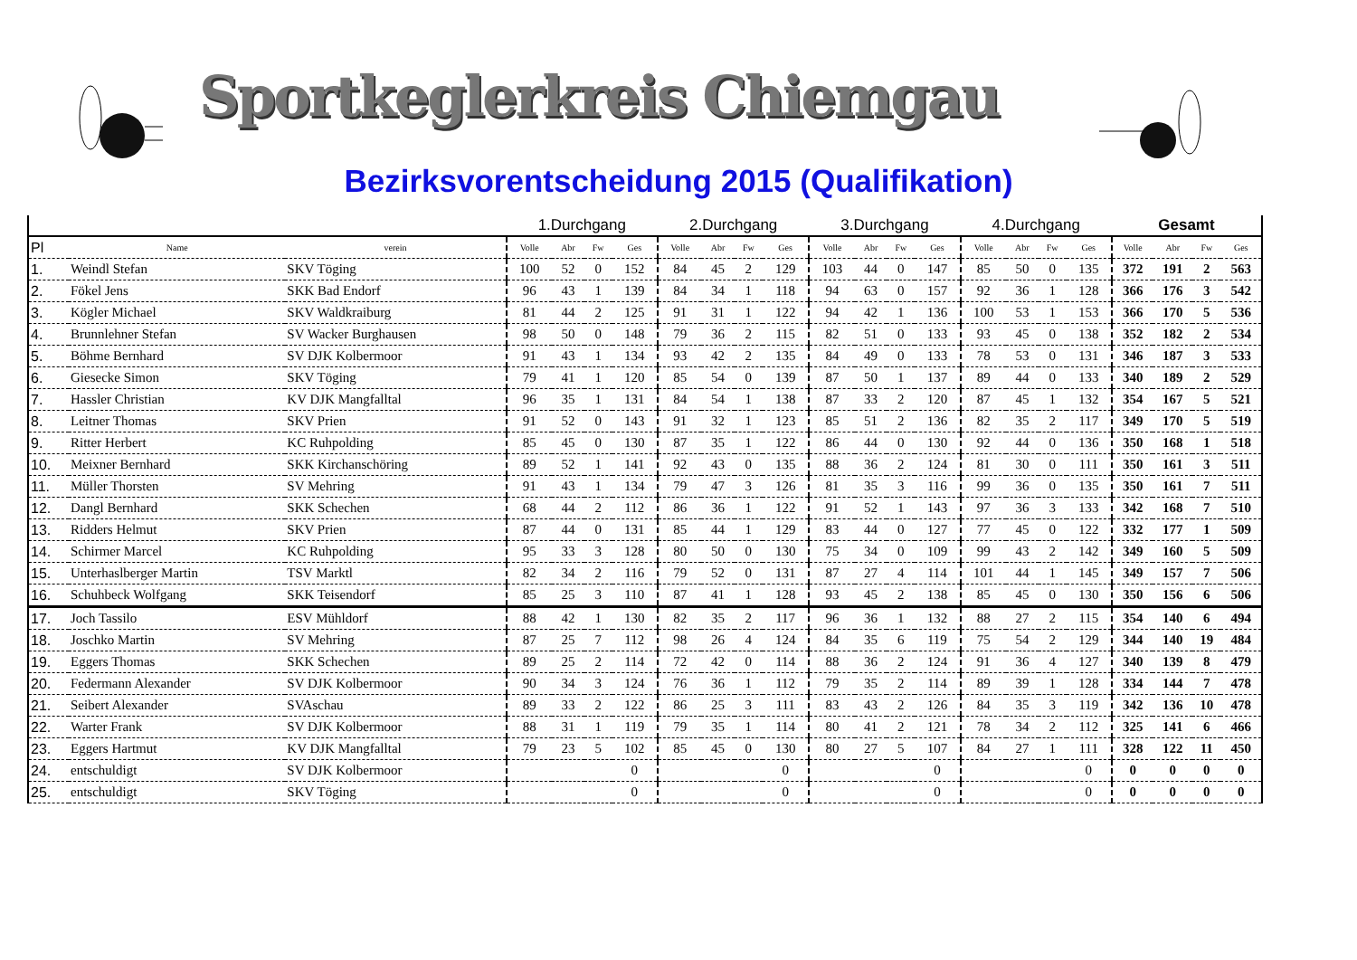Sportkeglerkreis Chiemgau
Bezirksvorentscheidung 2015 (Qualifikation)
| | | | 1.Durchgang | | | | 2.Durchgang | | | | 3.Durchgang | | | | 4.Durchgang | | | | Gesamt | | | |
| --- | --- | --- | --- | --- | --- | --- | --- | --- | --- | --- | --- | --- | --- | --- | --- | --- | --- | --- | --- | --- | --- | --- |
| Pl | Name | verein | Volle | Abr | Fw | Ges | Volle | Abr | Fw | Ges | Volle | Abr | Fw | Ges | Volle | Abr | Fw | Ges | Volle | Abr | Fw | Ges |
| 1. | Weindl Stefan | SKV Töging | 100 | 52 | 0 | 152 | 84 | 45 | 2 | 129 | 103 | 44 | 0 | 147 | 85 | 50 | 0 | 135 | 372 | 191 | 2 | 563 |
| 2. | Fökel Jens | SKK Bad Endorf | 96 | 43 | 1 | 139 | 84 | 34 | 1 | 118 | 94 | 63 | 0 | 157 | 92 | 36 | 1 | 128 | 366 | 176 | 3 | 542 |
| 3. | Kögler Michael | SKV Waldkraiburg | 81 | 44 | 2 | 125 | 91 | 31 | 1 | 122 | 94 | 42 | 1 | 136 | 100 | 53 | 1 | 153 | 366 | 170 | 5 | 536 |
| 4. | Brunnlehner Stefan | SV Wacker Burghausen | 98 | 50 | 0 | 148 | 79 | 36 | 2 | 115 | 82 | 51 | 0 | 133 | 93 | 45 | 0 | 138 | 352 | 182 | 2 | 534 |
| 5. | Böhme Bernhard | SV DJK Kolbermoor | 91 | 43 | 1 | 134 | 93 | 42 | 2 | 135 | 84 | 49 | 0 | 133 | 78 | 53 | 0 | 131 | 346 | 187 | 3 | 533 |
| 6. | Giesecke Simon | SKV Töging | 79 | 41 | 1 | 120 | 85 | 54 | 0 | 139 | 87 | 50 | 1 | 137 | 89 | 44 | 0 | 133 | 340 | 189 | 2 | 529 |
| 7. | Hassler Christian | KV DJK Mangfalltal | 96 | 35 | 1 | 131 | 84 | 54 | 1 | 138 | 87 | 33 | 2 | 120 | 87 | 45 | 1 | 132 | 354 | 167 | 5 | 521 |
| 8. | Leitner Thomas | SKV Prien | 91 | 52 | 0 | 143 | 91 | 32 | 1 | 123 | 85 | 51 | 2 | 136 | 82 | 35 | 2 | 117 | 349 | 170 | 5 | 519 |
| 9. | Ritter Herbert | KC Ruhpolding | 85 | 45 | 0 | 130 | 87 | 35 | 1 | 122 | 86 | 44 | 0 | 130 | 92 | 44 | 0 | 136 | 350 | 168 | 1 | 518 |
| 10. | Meixner Bernhard | SKK Kirchanschöring | 89 | 52 | 1 | 141 | 92 | 43 | 0 | 135 | 88 | 36 | 2 | 124 | 81 | 30 | 0 | 111 | 350 | 161 | 3 | 511 |
| 11. | Müller Thorsten | SV Mehring | 91 | 43 | 1 | 134 | 79 | 47 | 3 | 126 | 81 | 35 | 3 | 116 | 99 | 36 | 0 | 135 | 350 | 161 | 7 | 511 |
| 12. | Dangl Bernhard | SKK Schechen | 68 | 44 | 2 | 112 | 86 | 36 | 1 | 122 | 91 | 52 | 1 | 143 | 97 | 36 | 3 | 133 | 342 | 168 | 7 | 510 |
| 13. | Ridders Helmut | SKV Prien | 87 | 44 | 0 | 131 | 85 | 44 | 1 | 129 | 83 | 44 | 0 | 127 | 77 | 45 | 0 | 122 | 332 | 177 | 1 | 509 |
| 14. | Schirmer Marcel | KC Ruhpolding | 95 | 33 | 3 | 128 | 80 | 50 | 0 | 130 | 75 | 34 | 0 | 109 | 99 | 43 | 2 | 142 | 349 | 160 | 5 | 509 |
| 15. | Unterhaslberger Martin | TSV Marktl | 82 | 34 | 2 | 116 | 79 | 52 | 0 | 131 | 87 | 27 | 4 | 114 | 101 | 44 | 1 | 145 | 349 | 157 | 7 | 506 |
| 16. | Schuhbeck Wolfgang | SKK Teisendorf | 85 | 25 | 3 | 110 | 87 | 41 | 1 | 128 | 93 | 45 | 2 | 138 | 85 | 45 | 0 | 130 | 350 | 156 | 6 | 506 |
| 17. | Joch Tassilo | ESV Mühldorf | 88 | 42 | 1 | 130 | 82 | 35 | 2 | 117 | 96 | 36 | 1 | 132 | 88 | 27 | 2 | 115 | 354 | 140 | 6 | 494 |
| 18. | Joschko Martin | SV Mehring | 87 | 25 | 7 | 112 | 98 | 26 | 4 | 124 | 84 | 35 | 6 | 119 | 75 | 54 | 2 | 129 | 344 | 140 | 19 | 484 |
| 19. | Eggers Thomas | SKK Schechen | 89 | 25 | 2 | 114 | 72 | 42 | 0 | 114 | 88 | 36 | 2 | 124 | 91 | 36 | 4 | 127 | 340 | 139 | 8 | 479 |
| 20. | Federmann Alexander | SV DJK Kolbermoor | 90 | 34 | 3 | 124 | 76 | 36 | 1 | 112 | 79 | 35 | 2 | 114 | 89 | 39 | 1 | 128 | 334 | 144 | 7 | 478 |
| 21. | Seibert Alexander | SVAschau | 89 | 33 | 2 | 122 | 86 | 25 | 3 | 111 | 83 | 43 | 2 | 126 | 84 | 35 | 3 | 119 | 342 | 136 | 10 | 478 |
| 22. | Warter Frank | SV DJK Kolbermoor | 88 | 31 | 1 | 119 | 79 | 35 | 1 | 114 | 80 | 41 | 2 | 121 | 78 | 34 | 2 | 112 | 325 | 141 | 6 | 466 |
| 23. | Eggers Hartmut | KV DJK Mangfalltal | 79 | 23 | 5 | 102 | 85 | 45 | 0 | 130 | 80 | 27 | 5 | 107 | 84 | 27 | 1 | 111 | 328 | 122 | 11 | 450 |
| 24. | entschuldigt | SV DJK Kolbermoor | | | | 0 | | | | 0 | | | | 0 | | | | 0 | 0 | 0 | 0 | 0 |
| 25. | entschuldigt | SKV Töging | | | | 0 | | | | 0 | | | | 0 | | | | 0 | 0 | 0 | 0 | 0 |